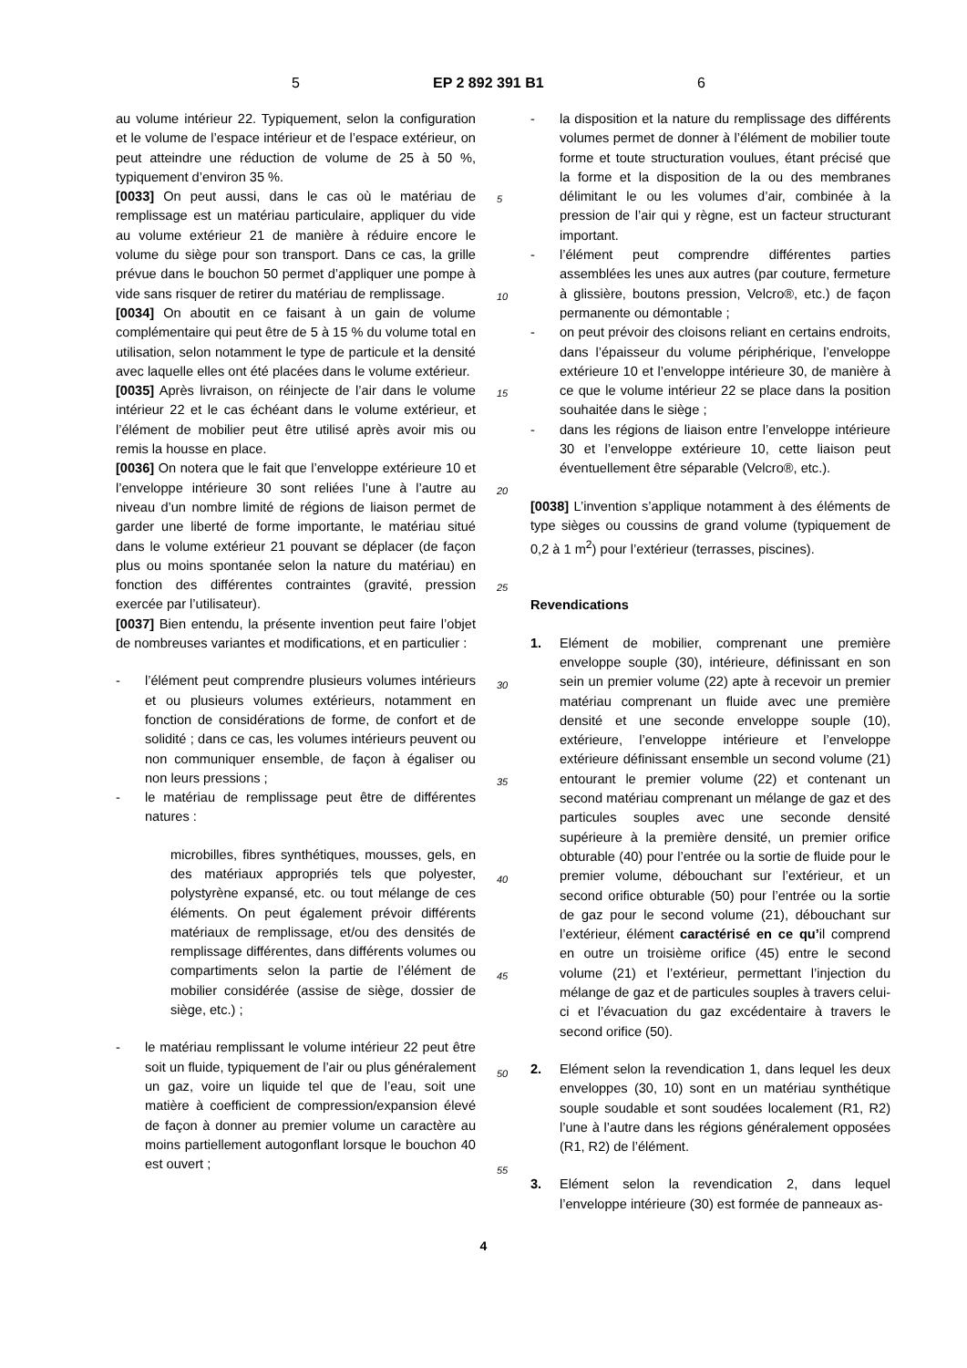5 EP 2 892 391 B1 6
au volume intérieur 22. Typiquement, selon la configuration et le volume de l’espace intérieur et de l’espace extérieur, on peut atteindre une réduction de volume de 25 à 50 %, typiquement d’environ 35 %.
[0033] On peut aussi, dans le cas où le matériau de remplissage est un matériau particulaire, appliquer du vide au volume extérieur 21 de manière à réduire encore le volume du siège pour son transport. Dans ce cas, la grille prévue dans le bouchon 50 permet d’appliquer une pompe à vide sans risquer de retirer du matériau de remplissage.
[0034] On aboutit en ce faisant à un gain de volume complémentaire qui peut être de 5 à 15 % du volume total en utilisation, selon notamment le type de particule et la densité avec laquelle elles ont été placées dans le volume extérieur.
[0035] Après livraison, on réinjecte de l’air dans le volume intérieur 22 et le cas échéant dans le volume extérieur, et l’élément de mobilier peut être utilisé après avoir mis ou remis la housse en place.
[0036] On notera que le fait que l’enveloppe extérieure 10 et l’enveloppe intérieure 30 sont reliées l’une à l’autre au niveau d’un nombre limité de régions de liaison permet de garder une liberté de forme importante, le matériau situé dans le volume extérieur 21 pouvant se déplacer (de façon plus ou moins spontanée selon la nature du matériau) en fonction des différentes contraintes (gravité, pression exercée par l’utilisateur).
[0037] Bien entendu, la présente invention peut faire l’objet de nombreuses variantes et modifications, et en particulier :
- l’élément peut comprendre plusieurs volumes intérieurs et ou plusieurs volumes extérieurs, notamment en fonction de considérations de forme, de confort et de solidité ; dans ce cas, les volumes intérieurs peuvent ou non communiquer ensemble, de façon à égaliser ou non leurs pressions ;
- le matériau de remplissage peut être de différentes natures :
microbilles, fibres synthétiques, mousses, gels, en des matériaux appropriés tels que polyester, polystyrène expansé, etc. ou tout mélange de ces éléments. On peut également prévoir différents matériaux de remplissage, et/ou des densités de remplissage différentes, dans différents volumes ou compartiments selon la partie de l’élément de mobilier considérée (assise de siège, dossier de siège, etc.) ;
- le matériau remplissant le volume intérieur 22 peut être soit un fluide, typiquement de l’air ou plus généralement un gaz, voire un liquide tel que de l’eau, soit une matière à coefficient de compression/expansion élevé de façon à donner au premier volume un caractère au moins partiellement autogonflant lorsque le bouchon 40 est ouvert ;
- la disposition et la nature du remplissage des différents volumes permet de donner à l’élément de mobilier toute forme et toute structuration voulues, étant précisé que la forme et la disposition de la ou des membranes délimitant le ou les volumes d’air, combinée à la pression de l’air qui y règne, est un facteur structurant important.
- l’élément peut comprendre différentes parties assemblées les unes aux autres (par couture, fermeture à glissière, boutons pression, Velcro®, etc.) de façon permanente ou démontable ;
- on peut prévoir des cloisons reliant en certains endroits, dans l’épaisseur du volume périphérique, l’enveloppe extérieure 10 et l’enveloppe intérieure 30, de manière à ce que le volume intérieur 22 se place dans la position souhaitée dans le siège ;
- dans les régions de liaison entre l’enveloppe intérieure 30 et l’enveloppe extérieure 10, cette liaison peut éventuellement être séparable (Velcro®, etc.).
[0038] L’invention s’applique notamment à des éléments de type sièges ou coussins de grand volume (typiquement de 0,2 à 1 m<sup>2</sup>) pour l’extérieur (terrasses, piscines).
Revendications
1. Elément de mobilier, comprenant une première enveloppe souple (30), intérieure, définissant en son sein un premier volume (22) apte à recevoir un premier matériau comprenant un fluide avec une première densité et une seconde enveloppe souple (10), extérieure, l’enveloppe intérieure et l’enveloppe extérieure définissant ensemble un second volume (21) entourant le premier volume (22) et contenant un second matériau comprenant un mélange de gaz et des particules souples avec une seconde densité supérieure à la première densité, un premier orifice obturable (40) pour l’entrée ou la sortie de fluide pour le premier volume, débouchant sur l’extérieur, et un second orifice obturable (50) pour l’entrée ou la sortie de gaz pour le second volume (21), débouchant sur l’extérieur, élément caractérisé en ce qu’il comprend en outre un troisième orifice (45) entre le second volume (21) et l’extérieur, permettant l’injection du mélange de gaz et de particules souples à travers celui-ci et l’évacuation du gaz excédentaire à travers le second orifice (50).
2. Elément selon la revendication 1, dans lequel les deux enveloppes (30, 10) sont en un matériau synthétique souple soudable et sont soudées localement (R1, R2) l’une à l’autre dans les régions généralement opposées (R1, R2) de l’élément.
3. Elément selon la revendication 2, dans lequel l’enveloppe intérieure (30) est formée de panneaux as-
5
10
15
20
25
30
35
40
45
50
55
4